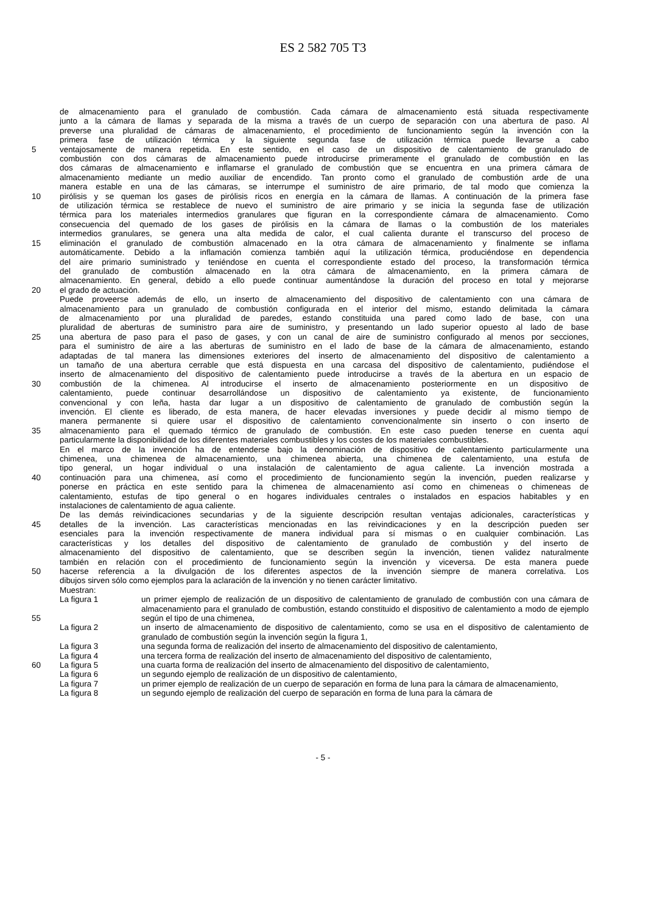ES 2 582 705 T3
de almacenamiento para el granulado de combustión. Cada cámara de almacenamiento está situada respectivamente
junto a la cámara de llamas y separada de la misma a través de un cuerpo de separación con una abertura de paso. Al
preverse una pluralidad de cámaras de almacenamiento, el procedimiento de funcionamiento según la invención con la
primera fase de utilización térmica y la siguiente segunda fase de utilización térmica puede llevarse a cabo
5 ventajosamente de manera repetida. En este sentido, en el caso de un dispositivo de calentamiento de granulado de
combustión con dos cámaras de almacenamiento puede introducirse primeramente el granulado de combustión en las
dos cámaras de almacenamiento e inflamarse el granulado de combustión que se encuentra en una primera cámara de
almacenamiento mediante un medio auxiliar de encendido. Tan pronto como el granulado de combustión arde de una
manera estable en una de las cámaras, se interrumpe el suministro de aire primario, de tal modo que comienza la
10 pirólisis y se queman los gases de pirólisis ricos en energía en la cámara de llamas. A continuación de la primera fase
de utilización térmica se restablece de nuevo el suministro de aire primario y se inicia la segunda fase de utilización
térmica para los materiales intermedios granulares que figuran en la correspondiente cámara de almacenamiento. Como
consecuencia del quemado de los gases de pirólisis en la cámara de llamas o la combustión de los materiales
intermedios granulares, se genera una alta medida de calor, el cual calienta durante el transcurso del proceso de
15 eliminación el granulado de combustión almacenado en la otra cámara de almacenamiento y finalmente se inflama
automáticamente. Debido a la inflamación comienza también aquí la utilización térmica, produciéndose en dependencia
del aire primario suministrado y teniéndose en cuenta el correspondiente estado del proceso, la transformación térmica
del granulado de combustión almacenado en la otra cámara de almacenamiento, en la primera cámara de
almacenamiento. En general, debido a ello puede continuar aumentándose la duración del proceso en total y mejorarse
20 el grado de actuación.
Puede proveerse además de ello, un inserto de almacenamiento del dispositivo de calentamiento con una cámara de
almacenamiento para un granulado de combustión configurada en el interior del mismo, estando delimitada la cámara
de almacenamiento por una pluralidad de paredes, estando constituida una pared como lado de base, con una
pluralidad de aberturas de suministro para aire de suministro, y presentando un lado superior opuesto al lado de base
25 una abertura de paso para el paso de gases, y con un canal de aire de suministro configurado al menos por secciones,
para el suministro de aire a las aberturas de suministro en el lado de base de la cámara de almacenamiento, estando
adaptadas de tal manera las dimensiones exteriores del inserto de almacenamiento del dispositivo de calentamiento a
un tamaño de una abertura cerrable que está dispuesta en una carcasa del dispositivo de calentamiento, pudiéndose el
inserto de almacenamiento del dispositivo de calentamiento puede introducirse a través de la abertura en un espacio de
30 combustión de la chimenea. Al introducirse el inserto de almacenamiento posteriormente en un dispositivo de
calentamiento, puede continuar desarrollándose un dispositivo de calentamiento ya existente, de funcionamiento
convencional y con leña, hasta dar lugar a un dispositivo de calentamiento de granulado de combustión según la
invención. El cliente es liberado, de esta manera, de hacer elevadas inversiones y puede decidir al mismo tiempo de
manera permanente si quiere usar el dispositivo de calentamiento convencionalmente sin inserto o con inserto de
35 almacenamiento para el quemado térmico de granulado de combustión. En este caso pueden tenerse en cuenta aquí
particularmente la disponibilidad de los diferentes materiales combustibles y los costes de los materiales combustibles.
En el marco de la invención ha de entenderse bajo la denominación de dispositivo de calentamiento particularmente una
chimenea, una chimenea de almacenamiento, una chimenea abierta, una chimenea de calentamiento, una estufa de
tipo general, un hogar individual o una instalación de calentamiento de agua caliente. La invención mostrada a
40 continuación para una chimenea, así como el procedimiento de funcionamiento según la invención, pueden realizarse y
ponerse en práctica en este sentido para la chimenea de almacenamiento así como en chimeneas o chimeneas de
calentamiento, estufas de tipo general o en hogares individuales centrales o instalados en espacios habitables y en
instalaciones de calentamiento de agua caliente.
De las demás reivindicaciones secundarias y de la siguiente descripción resultan ventajas adicionales, características y
45 detalles de la invención. Las características mencionadas en las reivindicaciones y en la descripción pueden ser
esenciales para la invención respectivamente de manera individual para sí mismas o en cualquier combinación. Las
características y los detalles del dispositivo de calentamiento de granulado de combustión y del inserto de
almacenamiento del dispositivo de calentamiento, que se describen según la invención, tienen validez naturalmente
también en relación con el procedimiento de funcionamiento según la invención y viceversa. De esta manera puede
50 hacerse referencia a la divulgación de los diferentes aspectos de la invención siempre de manera correlativa. Los
dibujos sirven sólo como ejemplos para la aclaración de la invención y no tienen carácter limitativo.
Muestran:
55 La figura 1 un primer ejemplo de realización de un dispositivo de calentamiento de granulado de combustión con una cámara de almacenamiento para el granulado de combustión, estando constituido el dispositivo de calentamiento a modo de ejemplo según el tipo de una chimenea,
La figura 2 un inserto de almacenamiento de dispositivo de calentamiento, como se usa en el dispositivo de calentamiento de granulado de combustión según la invención según la figura 1,
La figura 3 una segunda forma de realización del inserto de almacenamiento del dispositivo de calentamiento,
La figura 4 una tercera forma de realización del inserto de almacenamiento del dispositivo de calentamiento,
60 La figura 5 una cuarta forma de realización del inserto de almacenamiento del dispositivo de calentamiento,
La figura 6 un segundo ejemplo de realización de un dispositivo de calentamiento,
La figura 7 un primer ejemplo de realización de un cuerpo de separación en forma de luna para la cámara de almacenamiento,
La figura 8 un segundo ejemplo de realización del cuerpo de separación en forma de luna para la cámara de
- 5 -